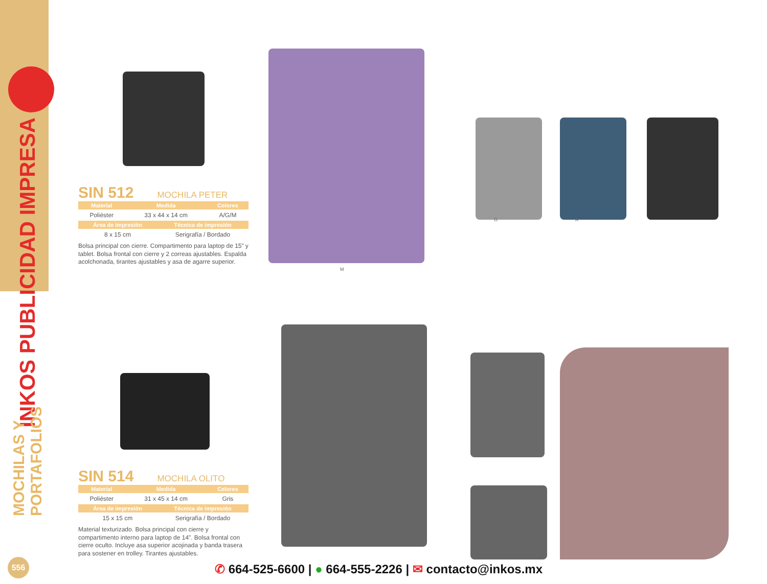INKOS PUBLICIDAD IMPRESA
MOCHILAS Y PORTAFOLIOS
M
G A
SIN 512
MOCHILA PETER
| Material | Medida | Colores |
| --- | --- | --- |
| Poliéster | 33 x 44 x 14 cm | A/G/M |
| Área de impresión | Técnica de impresión |
| --- | --- |
| 8 x 15 cm | Serigrafía / Bordado |
Bolsa principal con cierre. Compartimento para laptop de 15” y tablet. Bolsa frontal con cierre y 2 correas ajustables. Espalda acolchonada, tirantes ajustables y asa de agarre superior.
SIN 514
MOCHILA OLITO
| Material | Medida | Colores |
| --- | --- | --- |
| Poliéster | 31 x 45 x 14 cm | Gris |
| Área de impresión | Técnica de impresión |
| --- | --- |
| 15 x 15 cm | Serigrafía / Bordado |
Material texturizado. Bolsa principal con cierre y compartimento interno para laptop de 14”. Bolsa frontal con cierre oculto. Incluye asa superior acojinada y banda trasera para sostener en trolley. Tirantes ajustables.
556
✆ 664-525-6600 | ● 664-555-2226 | ✉ contacto@inkos.mx